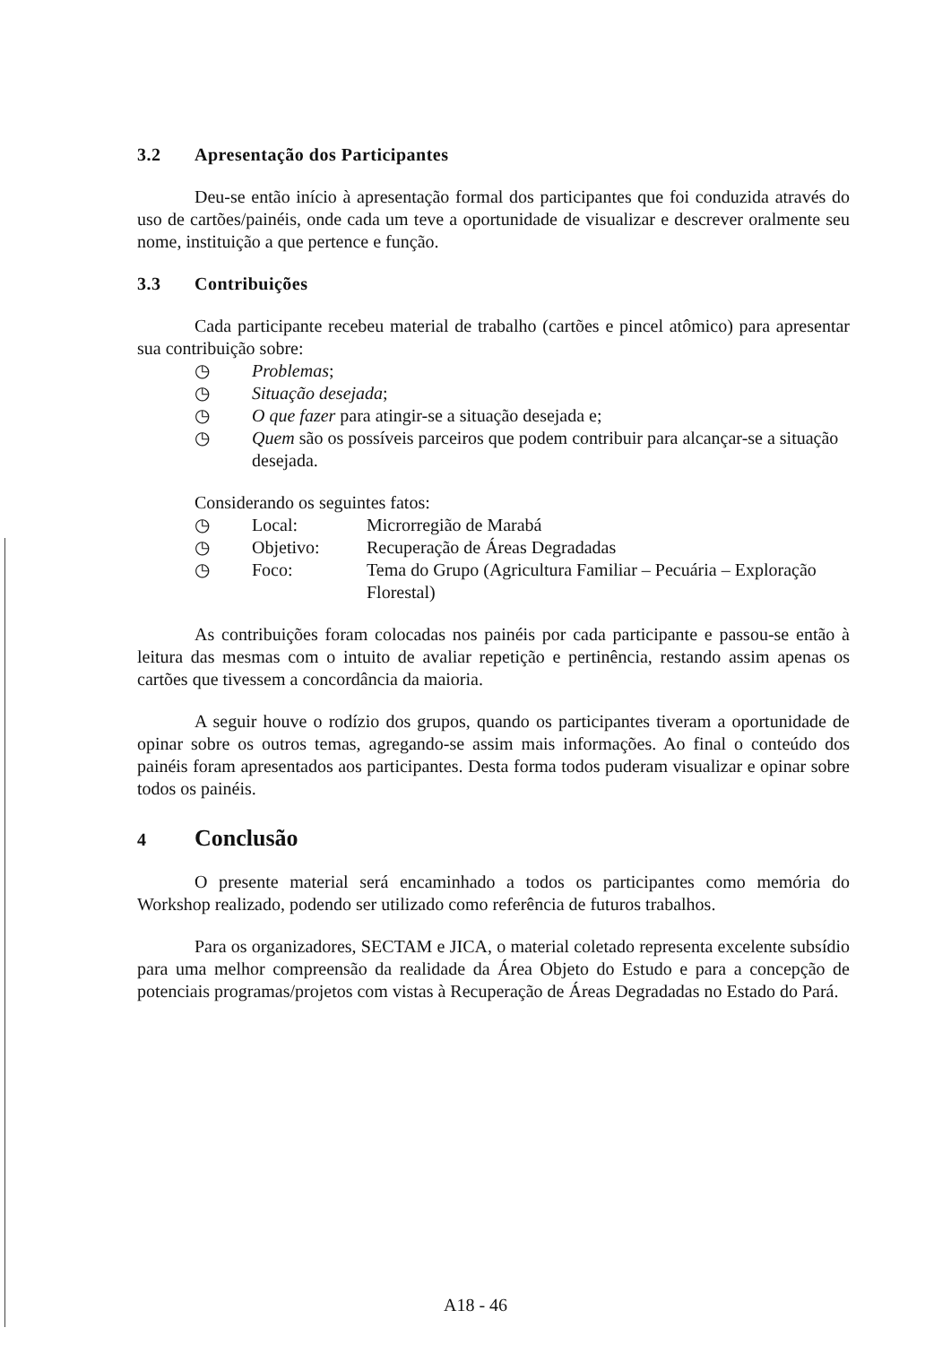3.2 Apresentação dos Participantes
Deu-se então início à apresentação formal dos participantes que foi conduzida através do uso de cartões/painéis, onde cada um teve a oportunidade de visualizar e descrever oralmente seu nome, instituição a que pertence e função.
3.3 Contribuições
Cada participante recebeu material de trabalho (cartões e pincel atômico) para apresentar sua contribuição sobre:
◷ Problemas;
◷ Situação desejada;
◷ O que fazer para atingir-se a situação desejada e;
◷ Quem são os possíveis parceiros que podem contribuir para alcançar-se a situação desejada.
Considerando os seguintes fatos:
◷ Local: Microrregião de Marabá
◷ Objetivo: Recuperação de Áreas Degradadas
◷ Foco: Tema do Grupo (Agricultura Familiar – Pecuária – Exploração Florestal)
As contribuições foram colocadas nos painéis por cada participante e passou-se então à leitura das mesmas com o intuito de avaliar repetição e pertinência, restando assim apenas os cartões que tivessem a concordância da maioria.
A seguir houve o rodízio dos grupos, quando os participantes tiveram a oportunidade de opinar sobre os outros temas, agregando-se assim mais informações. Ao final o conteúdo dos painéis foram apresentados aos participantes. Desta forma todos puderam visualizar e opinar sobre todos os painéis.
4 Conclusão
O presente material será encaminhado a todos os participantes como memória do Workshop realizado, podendo ser utilizado como referência de futuros trabalhos.
Para os organizadores, SECTAM e JICA, o material coletado representa excelente subsídio para uma melhor compreensão da realidade da Área Objeto do Estudo e para a concepção de potenciais programas/projetos com vistas à Recuperação de Áreas Degradadas no Estado do Pará.
A18 - 46